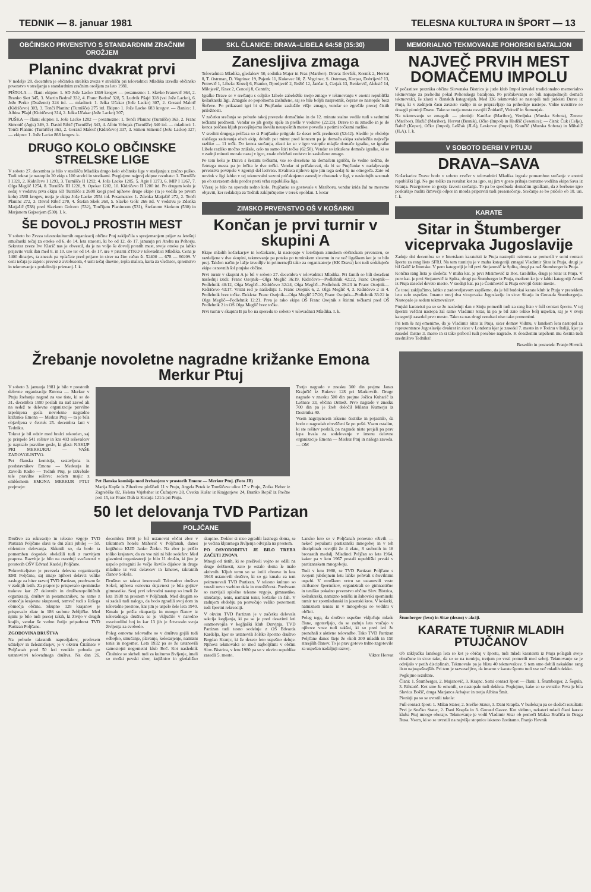TEDNIK — 8. januar 1981 TELESNA KULTURA IN ŠPORT — 13
OBČINSKO PRVENSTVO S STANDARDNIM ZRAČNIM OROŽJEM
Planinc dvakrat prvi
V nedeljo 28. decembra je občinska strelska zveza v strelišču pri telovadnici Mladika izvedla občinsko prvenstvo v streljanju s standardnim zračnim orožjem za leto 1981.
PIŠTOLA — člani: ekipno: 1. SD Jože Lacko 1369 krogov — posamezno: 1. Slavko Ivanovič 364, 2. Branko Skrt 345, 3. Martin Bedrač 332, 4. Franc Bedrač 328, 5. Ludvik Pšajd 328 (vsi Jože Lacko), 6. Jože Perko (Draženci) 324 itd. — mladinci: 1. Jelka Učakar (Jože Lacko) 307, 2. Gorazd Maloič (Kidričevo) 303, 3. Tonči Planinc (Turnišče) 275 itd. Ekipno 1. Jože Lacko 683 krogov. — članice: 1. Albina Pšajd (Kidričevo) 314, 2. Jelka Učakar (Jože Lacko) 307;
PUŠKA — člani: ekipno: 1. Jože Lacko 1282 — posamezno: 1. Tonči Planinc (Turnišče) 363, 2. Franc Simonič (Agis) 349, 3. David Ribič (Turnišče) 343, 4. Albin Vrbnjak (Turnišče) 340 itd. — mladinci: 1. Tonči Planinc (Turnišče) 363, 2. Gorazd Maloič (Kidričevo) 337, 3. Simon Simonič (Jože Lacko) 327; — ekipno: 1. Jože Lacko 868 krogov. k.
DRUGO KOLO OBČINSKE STRELSKE LIGE
V soboto 27. decembra je bilo v strelišču Mladika drugo kolo občinske lige v streljanju z zračno puško. Tudi tokrat je nastopilo 20 ekip s 100 strelci in strelkami. Preglejmo najprej ekipne rezultate: 1. Turnišče I 1321, 2. Kidričevo I 1293, 3. Turnišče II 1292, 4. Jože Lacko 1285, 5. Agis I 1273, 6. MIP I 1267, 7. Olga Meglič 1254, 8. Turnišče III 1220, 9. Opekar 1202, 10. Kidričevo II 1200 itd. Po drugem kolu je sedaj v vodstvu prva ekipa SD Turnišče z 2608 krogi pred njihovo drugo ekipo (ta je vodila po prvem kolu) 2588 krogov, tretja je ekipa Jože Lacko 2554 itd. Posamezno: 1. Zdenka Matjašič 272, 2. Tonči Planinc 272, 3. David Ribič 270, 4. Štefan Skok 268, 5. Slavko Golc 266 itd. V vodstvu je Zdenka Matjašič (538) pred Slavkom Golcem (532), Tončijem Planincem (531), Štefanom Skokom (530) in Marjanom Gajzerjem (530). I. k.
ŠE DOVOLJ PROSTIH MEST
V soboto bo Zveza telesnokulturnih organizacij občine Ptuj zaključila s sprejemanjem prijav za letošnji smučarski tečaj za otroke od 6. do 14. leta starosti, ki bo od 12. do 17. januarja pri Arehu na Pohorju. Sekretar zveze Ivo Klarič nas je obvestil, da je na voljo še dovolj prostih mest, svoje otroke pa lahko prijavite vsak dan med 8. in 10. uro ter od 14. do 17. ure v pisarni ZTKO v telovadnici Mladika. Cena je 1400 dinarjev, ta znesek pa vplačate pred prijavo in sicer na žiro račun št. 52400 — 678 — 80209. V ceni tečaja je zajeto: prevoz z avtobusom, 4 urni tečaj dnevno, topla malica, karta za vlečnico, spremstvo in tekmovanje s podelitvijo priznanj. I. k.
SKL ČLANICE: DRAVA–LIBELA 64:58 (35:30)
Zanesljiva zmaga
Telovadnica Mladika, gledalcev 50, sodnika Majer in Fras (Maribor). Drava: Ilovšek, Kornik 2, Horvat 8, T. Ostrman, D. Vogrinec 19, Pajenk 11, Kukovec 10, Z. Vogrinec, S. Ostrman, Korpar, Dobrijevič 13, Petrovič 1, Libela: Kozelj 6, Franko, Djordjevič 2, Božič 12, Jančar 1, Cerjak 13, Benkovič, Aleksič 14, Milojevič, Knez 2, Cencelj 8, Centrih;
Igralke Drave so v srečanju s celjsko Libelo zabeležile tretjo zmago v tekmovanju v enotni republiški košarkarski ligi. Zmagale so popolnoma zasluženo, saj so bile boljši nasprotnik, čeprav so nastopile brez Širčeve. Po prikazani igri bi si Ptujčanke zaslužile višjo zmago, vendar so zgrešile precej čistih priložnosti.
V začetku srečanja so pobudo takoj prevzele domačinke in do 12. minute stalno vodile tudi s sedmimi točkami prednosti. Vendar so jih gostje ujele in prešle v vodstvo (22:23). Drave to ni zmedlo in je do konca polčasa kljub precejšnjemu številu neuspešnih metov povedla s petimi točkami razlike.
V sredini drugega polčasa so si Ptujčanke priigrale že deset točk prednosti (52:42). Sledilo je obdobje slabšega zadevanja obeh ekip, dobrih pet minut pred koncem pa je domača ekipa zabeležila največjo razliko — 11 točk. Do konca srečanja, zlasti ko so v igro vstopile mlajše domače igralke, so igralke Libele razliko močno znižale, celo na samo štiri točke (62:58). Vendar so izkušene domače igralke, ki so v zadnji minuti morale nazaj v igro, znale obdržati vodstvo in zasluženo zmago.
Po tem kolu je Drava s šestimi točkami, vse so dosežene na domačem igrišču, še vedno sedma, do četrtega mesta pa jo ločita le dve točki. Vendar ni pričakovati, da bi se Ptujčanke v nadaljevanju prvenstva povzpele v zgornji del lestvice. Kvaliteta njihove igre jim tega sedaj še ne omogoča. Zato od novink v ligi lahko v tej tekmovalni sezoni pričakujemo zanesljiv obstanek v ligi, v naslednjih sezonah pa ob zavzetem delu prodor proti vrhu republiške lige.
Včeraj je bilo na sporedu redno kolo. Ptujčanke so gostovale v Mariboru, vendar izida žal ne moremo objaviti, ker redakcija za Tednik zaključujemo v torek opoldan. I. kotar
ZIMSKO PRVENSTVO OŠ V KOŠARKI
Končan je prvi turnir v skupini A
Ekipe mladih košarkarjev in košarkaric, ki nastopajo v letošnjem zimskem občinskem prvenstvu, so razdeljene v dve skupini, tekmovanje pa poteka po turnirskem sistemu in ne več ligaškem kot je to bilo prej. Takšen način je lažje izvedljiv in primernejši tako za organizatorje (KK Drava) kot tudi sodelujoče ekipe osnovnih šol ptujske občine.
Prvi turnir v skupini A je bil v soboto 27. decembra v telovadnici Mladika. Pri fantih so bili doseženi naslednji izidi: Franc Osojnik—Olga Meglič 36:19, Kidričevo—Podlehnik 42:22, Franc Osojnik—Podlehnik 40:12, Olga Meglič—Kidričevo 32:24, Olga Meglič—Podlehnik 26:23 in Franc Osojnik—Kidričevo 43:17. Vrstni red je naslednji: 1. Franc Osojnik 6, 2. Olga Meglič 4, 3. Kidričevo 2 in 4. Podlehnik brez točke. Dekleta: Franc Osojnik—Olga Meglič 27:20, Franc Osojnik—Podlehnik 33:22 in Olga Meglič—Podlehnik 12:21. Prva je tako ekipa OŠ Franc Osojnik s štirimi točkami pred OŠ Podlehnik 2 in OŠ Olga Meglič brez točke.
Prvi turnir v skupini B pa bo na sporedu to soboto v telovadnici Mladika. I. k.
MEMORIALNO TEKMOVANJE POHORSKI BATALJON
NAJVEČ PRVIH MEST DOMAČEMU IMPOLU
V počastitev praznika občine Slovenska Bistrica je judo klub Impol izvedel tradicionalno memorialno tekmovanje za prehodni pokal Pohorskega bataljona. Po pričakovanju so bili najuspešnejši domači tekmovalci, še zlasti v članskih kategorijah. Med 136 tekmovalci so nastopili tudi judoisti Drave iz Ptuja, ki v zadnjem času zavzeto vadijo in se pripravljajo na prihodnje nastope. Vidne uvrstitve so dosegli pionirji Drave. Tako so tretja mesta osvojili Žnidarič, Vidovič in Šumenjak.
Na tekmovanju so zmagali: — pionirji: Kanižar (Maribor), Verdjuka (Murska Sobota), Zorenc (Maribor), Blažič (Maribor), Horvat (Branik), Očko (Impol) in Hadžič (Jesenice); — člani: Čuk (Celje), Babič (Koper), Očko (Impol), Leščak (JLA), Leskovar (Impol), Krančič (Murska Sobota) in Mihalič (JLA). I. k.
V SOBOTO DERBI V PTUJU
DRAVA–SAVA
Košarkarice Drave bodo v soboto zvečer v telovadnici Mladika izgrale pomembno srečanje v enotni republiški ligi. Ne gre toliko za rezultat kot za igro, saj jim v goste prihaja trenutno vodilna ekipa Sava iz Kranja. Pravgotovo so gostje favorit srečanja. To pa bo spodbuda domačim igralkam, da z borbeno igro poskušajo nuditi čimvečji odpor in morda pripraviti tudi presenečenje. Srečanje se bo pričelo ob 18. uri. I. k.
KARATE
Sitar in Štumberger viceprvaka Jugoslavije
Zadnje dni decembra so v Imotskem karateisti iz Ptuja nastopili oziroma se pomerili v semi contact športu za rang listo SFRJ. Na tem turnirju je v muha kategoriji zmagal Vladimir Sitar iz Ptuja, drugi je bil Galič iz Imotske. V pero kategoriji je bil prvi Stojanovič iz Splita, drugi pa naš Štumberger iz Ptuja.
Končna rang lista je sledeča: V muha kat. je prvi Misimovič iz Bos. Gradiške, drugi je Sitar iz Ptuja. V pero kat. je prvi Stojanovič iz Splita, drugi pa Štumberger iz Ptuja, medtem ko je v lahki kategoriji Arnuš iz Ptuja zasedel deveto mesto. V srednji kat. pa je Čerimovič iz Ptuja osvojil četrto mesto.
Če torej zaključimo, lahko z zadovoljstvom zapišemo, da je bil budokai karate klub iz Ptuja v preteklem letu zelo uspešen. Imamo torej dva viceprvaka Jugoslavije in sicer Sitarja in Gorazda Štumbergerja. Nastopalo je sedem tekmovalcev.
Ptujski karateisti pa so se že naslednji dan v Sinju pomerili tudi za rang listo v full contact športu. V tej športni veščini nastopa žal samo Vladimir Sitar, ki pa je bil zato toliko bolj uspešen, saj je v svoji kategoriji zasedel prvo mesto. Tako za nas drugi rezultati niso tako pomembni.
Pri tem še naj omenimo, da je Vladimir Sitar iz Ptuja, sicer domav Vidmu, v lanskem letu nastopal za reprezentanco Jugoslavije dvakrat in sicer v Londonu kjer je zasedel 7. mesto in v Torinu v Italiji, kjer je zasedel častno 3. mesto in si tako priboril tudi posebno nagrado. K doseženim uspehom mu čestita tudi uredništvo Tednika!
Besedilo in posnetek: Franjo Hovnik
Žrebanje novoletne nagradne križanke Emona Merkur Ptuj
V soboto 3. januarja 1981 je bilo v prostorih delovne organizacije Emona — Merkur v Ptuju žrebanje nagrad za vse tiste, ki so do 31. decembra 1980 poslali na naš zavod ali na sedež te delovne organizacije pravilno izpolnjena gesla novoletne nagradne križanke Emona — Merkur Ptuj — ta je bila objavljena v četrtek 25. decembra lani v Tedniku.
Tokrat je bil odziv med bralci rekorden, saj je prispelo 541 rešitev in kar 493 reševalcev je napisalo pravilno geslo, ki glasi: NAKUP PRI MERKURJU — VAŠE ZADOVOLJSTVO.
Pet članska komisija, sestavljena iz predstavnikov Emone — Merkurja in Zavoda Radio — Tednik Ptuj, je izžrebalo tele pravilne rešitve: sedem majic z emblemom EMONA MERKUR PTUJ prejmejo:
Pet članska komisija med žrebanjem v prostorih Emone — Merkur Ptuj. (Foto JB)
Marija Kopše iz Ziherlove ploščadi 11 v Ptuju, Angela Petek iz Tomšičeve ulice 17 v Ptuju, Zofka Heber iz Zagrebške 82, Helena Vajsbaher iz Čufarjeve 28, Cvetka Kušar iz Krajgerjeve 24, Branko Repič iz Prečne poti 15, ter Franc Duh iz Kicarja 121/a pri Ptuju.
Tretjo nagrado v znesku 300 din prejme Janez Krajnčič iz Bukovc 128 pri Markovcih. Drugo nagrado v znesku 500 din prejme Jožica Kuharič iz Lešnice 33, občina Ormož. Prvo nagrado v znesku 700 din pa je žreb določil Milanu Kumerju iz Destrnika 40.
Vsem nagrajencem iskrene čestitke in pojasnilo, da bodo o nagradah obveščeni še po pošti. Vsem ostalim, ki ste rešitev poslali, pa nagrade niste prejeli pa prav lepa hvala za sodelovanje v imenu delovne organizacije Emona — Merkur Ptuj in našega zavoda. — OM
50 let delovanja TVD Partizan
POLJČANE
Društvo za rekreacijo in telesno vzgojo TVD Partizan Poljčane slavi te dni zlati jubilej — 50. obletnico delovanja. Sklenili so, da bodo ta pomemben dogodek obeležili tudi z razvitjem prapora. Razvitje je bilo na osrednji svečanosti v prostorih OŠV Edvard Kardelj Poljčane.
Pokroviteljstvo je prevzela delovna organizacija EMI Poljčane, saj imajo njihovi delavci velike zasluge za hiter razvoj TVD Partizan, predvsem še v zadnjih letih. Za prapor je prispevalo spominske trakove kar 27 delovnih in družbenopolitičnih organizacij, društev in posameznikov, ne samo z območja krajevne skupnosti, temveč tudi s širšega območja občine. Skupno 128 krajanov je prispevalo zlate in 186 srebrne žebljičke. Med njimi je bilo tudi precej takih, ki živijo v drugih krajih, vendar še vedno čutijo pripadnost TVD Partizan Poljčane.
ZGODOVINA DRUŠTVA
Na pobudo takratnih napredjakov, predvsem učiteljev in železničarjev, je v okviru Čitalnice v Poljčanah pred 50 leti vzniklo pobuda po ustanovitvi telovadnega društva. Na dan 26. decembra 1930 je bil ustanovni občni zbor v takratnem hotelu Mahorič v Poljčanah, danes knjižnica KUD Janko Živko. Na zbor je prišlo toliko krajanov, da za vse niti ni bilo sedežev. Med glavnimi organizatorji je bilo 11 družin, ki jim je uspelo pritegniti še večje število dijakov in druge mladine iz vrst delavcev in kmetov, takratnih članov Sokola.
Društvo so takrat imenovali Telovadno društvo Sokol, njihova osnovna dejavnost je bila gojitev gimnastike. Svoj prvi telovadni nastop so imeli že leta 1938 na prostem v Poljčanah. Med drugim so si zadali tudi nalogo, da bodo zgradili svoj dom in telovadne prostore, kar jim je uspelo šele leta 1940. Kmalu je prišla okupacija in mnogo članov iz telovadnega društva se je vključilo v narodno osvobodilni boj in kar 13 jih je žrtvovalo svoja življenja za svobodo.
Poleg osnovne telovadbe so v društvu gojili tudi odbojko, smučanje, plavanje, kolesarjenje, namizni tenis in nogomet. Leta 1932 pa so že ustanovili samostojni nogometni klub Boč. Kot naslednik Čitalnice so skrbeli tudi za kulturno življenje, imeli so moški pevski zbor, knjižnico in gledališko skupino. Dokler si niso zgradili lastnega doma, se je večina kljturnega življenja odvijala na prostem.
PO OSVOBODITVI JE BILO TREBA ZAČETI ZNOVA
Mnogi od tistih, ki so preživeli vojno so odšli na druge dolžnosti, zato je ostalo doma le malo aktivnih. Kljub temu so se lotili obnove in leta 1948 ustanovili društvo, ki so ga kmalu za tem poimenovali TVD Partizan. V telesno kulturo so vnesli novo vsebino dela in množičnost. Predvsem so razvijali splošno telesno vzgojo, gimnastiko, smučanje, tenis, namizni tenis, košarko in šah. V zadnjem obdobju pa posvečajo veliko pozornosti tudi športni rekreaciji.
V okviru TVD Partizan je v začetku delovala sekcija kegljanja, ki pa se je pred desetimi leti osamosvojila v kegljaški klub Dravinja. TVD Partizan tudi tesno sodeluje z OŠ Edvarda Kardelja, kjer so ustanovili šolsko športno društvo Bogdan Kranjc, ki že deseto leto uspešno deluje. Njihovi tekmovalci so med najboljšimi v občini Slov. Bistrica, v letu 1980 pa so v okviru republike zasedli 5. mesto.
Lansko leto so v Poljčanah ponovno oživili — nekoč popularni partizanski mnogoboj in v teh disciplinah osvojili že 4 zlate, 8 srebrnih in 16 bronastih medalj. Mladinci Poljčan so leta 1964, kakor pa v letu 1967 postali republiški prvaki v partizanskem mnogoboju.
Tudi v letu 1980, se TVD Partizan Poljčane s svojem jubilejnem letu lahko pohvali s številnimi uspehi. V otroškem vrtcu so ustanovili vrsto cicibanov športnikov, organizirali so gimnastično in teniško pokalno prvenstvo občine Slov. Bistrica, košarkarski, namizno teniški in šahovski spominski turnir ter spomladanski in jesenski kros. V košarki, namiznem tenisu in v mnogoboju so vodilni v občini.
Poleg tega, da društvo uspešno vključuje mlade člane, ugotavljajo, da se zadnja leta vračajo v njihove vrste tudi takšni, ki so pred leti že prenehali z aktivno telovadbo. Tako TVD Partizan Poljčane danes šteje že okoli 300 mladih in 150 starejših članov. To je prav gotovo trdno zagotovilo za uspešen nadaljnji razvoj.
Viktor Horvat
Štumberger (levo) in Sitar (desno) v akciji.
KARATE TURNIR MLADIH PTUJČANOV
Ob zaključku lanskega leta so kot je običaj v športu, tudi mladi karateisti iz Ptuja polagali svoje obračune in sicer tako, da so se na turnirju, tretjem po vrsti pomerili med seboj. Tekmovanje se je odvijalo v petih disciplinah. Tekmovalo pa je blizu 40 tekmovalcev. S tem smo dobili nekakšno rang listo najuspešnejših. Pri tem je razveseljivo, da imamo v karate športu tudi vse več mladih deklet.
Poglejmo rezultate.
Člani: 1. Štumberger, 2. Mujanovič, 3. Krajnc. Semi contact šport — člani: 1. Štumberger, 2. Šegula, 3. Rihtarič. Kot smo že omenili, so nastopale tudi dekleta. Poglejmo, kako so se uvrstile: Prva je bila Slavica Božič, druga Marjanca Arbajter in tretja Albina Šmit.
Pionirji pa so se uvrstili takole:
Full contact šport: 1. Milan Stater, 2. Srečko Stater, 3. Dani Krapša. V budokaju pa so sledeči rezultati: Prvi je Srečko Stater, 2. Dani Krapša in 3. Gorazd Gavez. Kot vidimo, nekateri mladi člani karate kluba Ptuj mnogo obetajo. Tekmovanje je vodil Vladimir Sitar ob pomoči Maksa Bračiča in Draga Rusa. Vsem, ki so se uvrstili na najvišje stopnice iskreno čestitamo. Franjo Hovnik